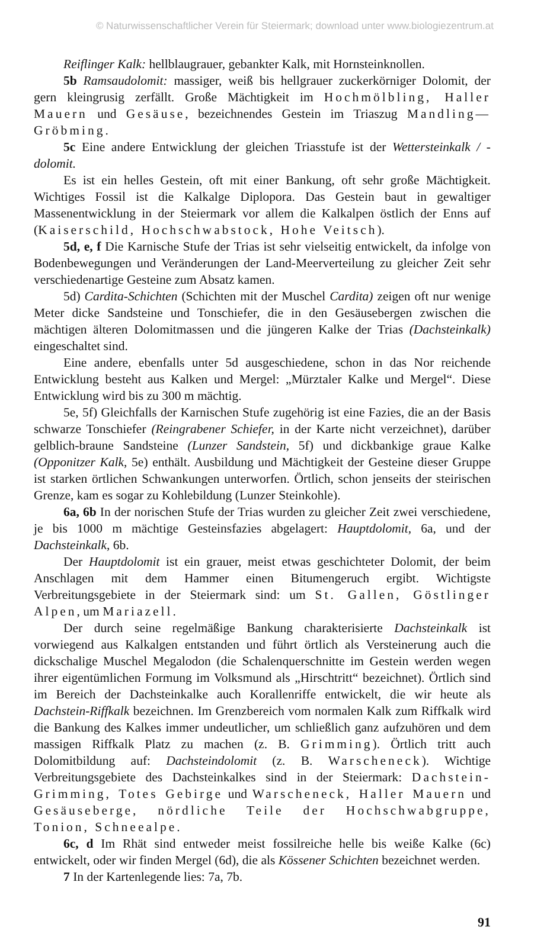© Naturwissenschaftlicher Verein für Steiermark; download unter www.biologiezentrum.at
Reiflinger Kalk: hellblaugrauer, gebankter Kalk, mit Hornsteinknollen.
5b Ramsaudolomit: massiger, weiß bis hellgrauer zuckerkörniger Dolomit, der gern kleingrusig zerfällt. Große Mächtigkeit im Hochmölbling, Haller Mauern und Gesäuse, bezeichnendes Gestein im Triaszug Mandling—Gröbming.
5c Eine andere Entwicklung der gleichen Triasstufe ist der Wettersteinkalk / -dolomit.
Es ist ein helles Gestein, oft mit einer Bankung, oft sehr große Mächtigkeit. Wichtiges Fossil ist die Kalkalge Diplopora. Das Gestein baut in gewaltiger Massenentwicklung in der Steiermark vor allem die Kalkalpen östlich der Enns auf (Kaiserschild, Hochschwabstock, Hohe Veitsch).
5d, e, f Die Karnische Stufe der Trias ist sehr vielseitig entwickelt, da infolge von Bodenbewegungen und Veränderungen der Land-Meerverteilung zu gleicher Zeit sehr verschiedenartige Gesteine zum Absatz kamen.
5d) Cardita-Schichten (Schichten mit der Muschel Cardita) zeigen oft nur wenige Meter dicke Sandsteine und Tonschiefer, die in den Gesäusebergen zwischen die mächtigen älteren Dolomitmassen und die jüngeren Kalke der Trias (Dachsteinkalk) eingeschaltet sind.
Eine andere, ebenfalls unter 5d ausgeschiedene, schon in das Nor reichende Entwicklung besteht aus Kalken und Mergel: „Mürztaler Kalke und Mergel“. Diese Entwicklung wird bis zu 300 m mächtig.
5e, 5f) Gleichfalls der Karnischen Stufe zugehörig ist eine Fazies, die an der Basis schwarze Tonschiefer (Reingrabener Schiefer, in der Karte nicht verzeichnet), darüber gelblich-braune Sandsteine (Lunzer Sandstein, 5f) und dickbankige graue Kalke (Opponitzer Kalk, 5e) enthält. Ausbildung und Mächtigkeit der Gesteine dieser Gruppe ist starken örtlichen Schwankungen unterworfen. Örtlich, schon jenseits der steirischen Grenze, kam es sogar zu Kohlebildung (Lunzer Steinkohle).
6a, 6b In der norischen Stufe der Trias wurden zu gleicher Zeit zwei verschiedene, je bis 1000 m mächtige Gesteinsfazies abgelagert: Hauptdolomit, 6a, und der Dachsteinkalk, 6b.
Der Hauptdolomit ist ein grauer, meist etwas geschichteter Dolomit, der beim Anschlagen mit dem Hammer einen Bitumengeruch ergibt. Wichtigste Verbreitungsgebiete in der Steiermark sind: um St. Gallen, Göstlinger Alpen, um Mariazell.
Der durch seine regelmäßige Bankung charakterisierte Dachsteinkalk ist vorwiegend aus Kalkalgen entstanden und führt örtlich als Versteinerung auch die dickschalige Muschel Megalodon (die Schalenquerschnitte im Gestein werden wegen ihrer eigentümlichen Formung im Volksmund als „Hirschtritt“ bezeichnet). Örtlich sind im Bereich der Dachsteinkalke auch Korallenriffe entwickelt, die wir heute als Dachstein-Riffkalk bezeichnen. Im Grenzbereich vom normalen Kalk zum Riffkalk wird die Bankung des Kalkes immer undeutlicher, um schließlich ganz aufzuhören und dem massigen Riffkalk Platz zu machen (z. B. Grimming). Örtlich tritt auch Dolomitbildung auf: Dachsteindolomit (z. B. Warscheneck). Wichtige Verbreitungsgebiete des Dachsteinkalkes sind in der Steiermark: Dachstein-Grimming, Totes Gebirge und Warscheneck, Haller Mauern und Gesäuseberge, nördliche Teile der Hochschwabgruppe, Tonion, Schneealpe.
6c, d Im Rhät sind entweder meist fossilreiche helle bis weiße Kalke (6c) entwickelt, oder wir finden Mergel (6d), die als Kössener Schichten bezeichnet werden.
7 In der Kartenlegende lies: 7a, 7b.
91